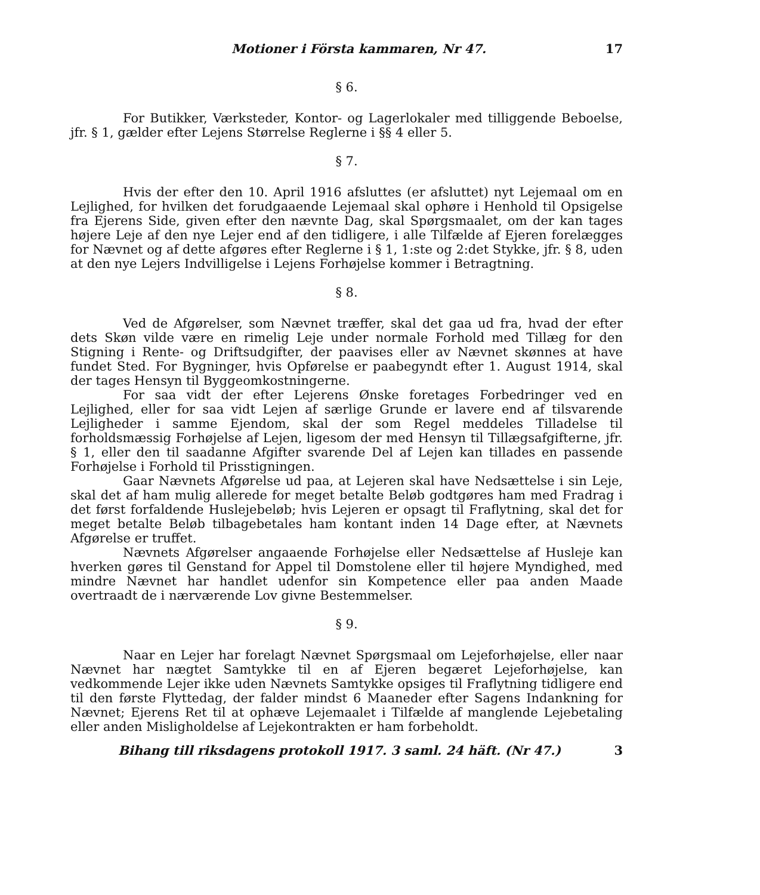Motioner i Första kammaren, Nr 47. 17
§ 6.
For Butikker, Værksteder, Kontor- og Lagerlokaler med tilliggende Beboelse, jfr. § 1, gælder efter Lejens Størrelse Reglerne i §§ 4 eller 5.
§ 7.
Hvis der efter den 10. April 1916 afsluttes (er afsluttet) nyt Lejemaal om en Lejlighed, for hvilken det forudgaaende Lejemaal skal ophøre i Henhold til Opsigelse fra Ejerens Side, given efter den nævnte Dag, skal Spørgsmaalet, om der kan tages højere Leje af den nye Lejer end af den tidligere, i alle Tilfælde af Ejeren forelægges for Nævnet og af dette afgøres efter Reglerne i § 1, 1:ste og 2:det Stykke, jfr. § 8, uden at den nye Lejers Indvilligelse i Lejens Forhøjelse kommer i Betragtning.
§ 8.
Ved de Afgørelser, som Nævnet træffer, skal det gaa ud fra, hvad der efter dets Skøn vilde være en rimelig Leje under normale Forhold med Tillæg for den Stigning i Rente- og Driftsudgifter, der paavises eller av Nævnet skønnes at have fundet Sted. For Bygninger, hvis Opførelse er paabegyndt efter 1. August 1914, skal der tages Hensyn til Byggeomkostningerne.
For saa vidt der efter Lejerens Ønske foretages Forbedringer ved en Lejlighed, eller for saa vidt Lejen af særlige Grunde er lavere end af tilsvarende Lejligheder i samme Ejendom, skal der som Regel meddeles Tilladelse til forholdsmæssig Forhøjelse af Lejen, ligesom der med Hensyn til Tillægsafgifterne, jfr. § 1, eller den til saadanne Afgifter svarende Del af Lejen kan tillades en passende Forhøjelse i Forhold til Prisstigningen.
Gaar Nævnets Afgørelse ud paa, at Lejeren skal have Nedsættelse i sin Leje, skal det af ham mulig allerede for meget betalte Beløb godtgøres ham med Fradrag i det først forfaldende Huslejebeløb; hvis Lejeren er opsagt til Fraflytning, skal det for meget betalte Beløb tilbagebetales ham kontant inden 14 Dage efter, at Nævnets Afgørelse er truffet.
Nævnets Afgørelser angaaende Forhøjelse eller Nedsættelse af Husleje kan hverken gøres til Genstand for Appel til Domstolene eller til højere Myndighed, med mindre Nævnet har handlet udenfor sin Kompetence eller paa anden Maade overtraadt de i nærværende Lov givne Bestemmelser.
§ 9.
Naar en Lejer har forelagt Nævnet Spørgsmaal om Lejeforhøjelse, eller naar Nævnet har nægtet Samtykke til en af Ejeren begæret Lejeforhøjelse, kan vedkommende Lejer ikke uden Nævnets Samtykke opsiges til Fraflytning tidligere end til den første Flyttedag, der falder mindst 6 Maaneder efter Sagens Indankning for Nævnet; Ejerens Ret til at ophæve Lejemaalet i Tilfælde af manglende Lejebetaling eller anden Misligholdelse af Lejekontrakten er ham forbeholdt.
Bihang till riksdagens protokoll 1917. 3 saml. 24 häft. (Nr 47.) 3